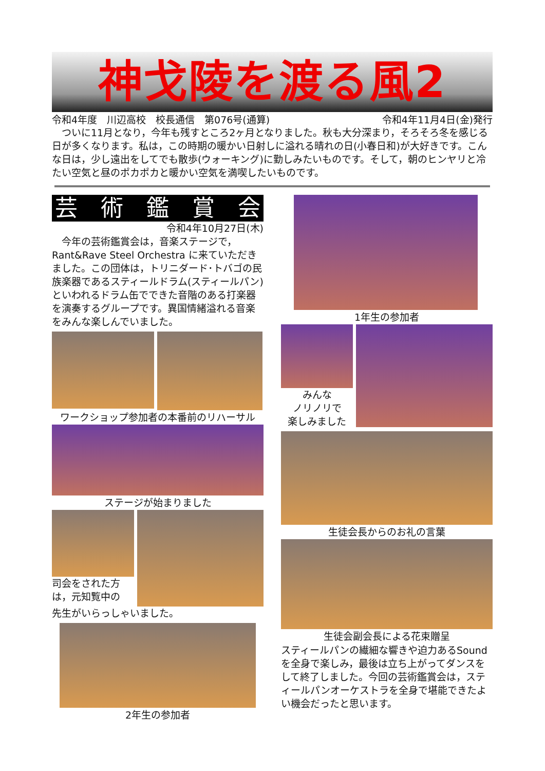神戈陵を渡る風2
令和4年度　川辺高校　校長通信　第076号(通算) 令和4年11月4日(金)発行
　ついに11月となり，今年も残すところ2ヶ月となりました。秋も大分深まり，そろそろ冬を感じる日が多くなります。私は，この時期の暖かい日射しに溢れる晴れの日(小春日和)が大好きです。こんな日は，少し遠出をしてでも散歩(ウォーキング)に勤しみたいものです。そして，朝のヒンヤリと冷たい空気と昼のポカポカと暖かい空気を満喫したいものです。
芸術鑑賞会
令和4年10月27日(木)
　今年の芸術鑑賞会は，音楽ステージで，Rant&Rave Steel Orchestra に来ていただきました。この団体は，トリニダード･トバゴの民族楽器であるスティールドラム(スティールパン)といわれるドラム缶でできた音階のある打楽器を演奏するグループです。異国情緒溢れる音楽をみんな楽しんでいました。
ワークショップ参加者の本番前のリハーサル
ステージが始まりました
司会をされた方は，元知覧中の
先生がいらっしゃいました。
2年生の参加者
1年生の参加者
みんな
ノリノリで
楽しみました
生徒会長からのお礼の言葉
生徒会副会長による花束贈呈
スティールパンの繊細な響きや迫力あるSoundを全身で楽しみ，最後は立ち上がってダンスをして終了しました。今回の芸術鑑賞会は，スティールパンオーケストラを全身で堪能できたよい機会だったと思います。